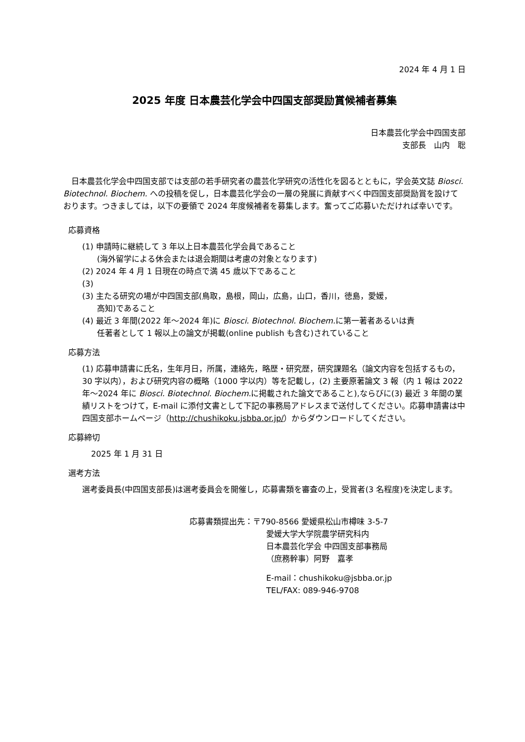2024 年 4 月 1 日
2025 年度 日本農芸化学会中四国支部奨励賞候補者募集
日本農芸化学会中四国支部
支部長　山内　聡
日本農芸化学会中四国支部では支部の若手研究者の農芸化学研究の活性化を図るとともに，学会英文誌 Biosci. Biotechnol. Biochem. への投稿を促し，日本農芸化学会の一層の発展に貢献すべく中四国支部奨励賞を設けております。つきましては，以下の要領で 2024 年度候補者を募集します。奮ってご応募いただければ幸いです。
応募資格
(1) 申請時に継続して 3 年以上日本農芸化学会員であること
(海外留学による休会または退会期間は考慮の対象となります)
(2) 2024 年 4 月 1 日現在の時点で満 45 歳以下であること
(3)
(3) 主たる研究の場が中四国支部(鳥取，島根，岡山，広島，山口，香川，徳島，愛媛，
高知)であること
(4) 最近 3 年間(2022 年～2024 年)に Biosci. Biotechnol. Biochem. に第一著者あるいは責
任著者として 1 報以上の論文が掲載(online publish も含む)されていること
応募方法
(1) 応募申請書に氏名，生年月日，所属，連絡先，略歴・研究歴，研究課題名（論文内容を包括するもの，30 字以内），および研究内容の概略（1000 字以内）等を記載し，(2) 主要原著論文 3 報（内 1 報は 2022 年～2024 年に Biosci. Biotechnol. Biochem. に掲載された論文であること),ならびに(3) 最近 3 年間の業績リストをつけて，E-mail に添付文書として下記の事務局アドレスまで送付してください。応募申請書は中四国支部ホームページ（http://chushikoku.jsbba.or.jp/）からダウンロードしてください。
応募締切
2025 年 1 月 31 日
選考方法
選考委員長(中四国支部長)は選考委員会を開催し，応募書類を審査の上，受賞者(3 名程度)を決定します。
応募書類提出先：〒790-8566 愛媛県松山市樽味 3-5-7
愛媛大学大学院農学研究科内
日本農芸化学会 中四国支部事務局
（庶務幹事）阿野　嘉孝
E-mail：chushikoku@jsbba.or.jp
TEL/FAX: 089-946-9708